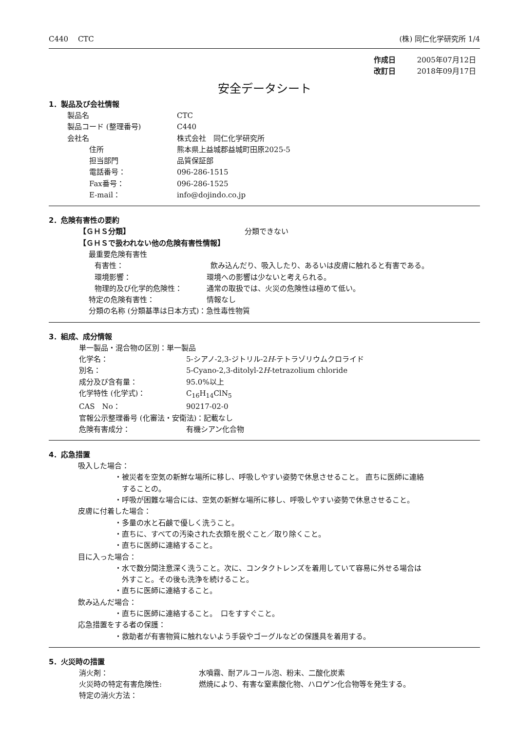C440　 CTC (株) 同仁化学研究所 1/4
作成日 2005年07月12日
改訂日 2018年09月17日
安全データシート
1．製品及び会社情報
製品名 CTC
製品コード (整理番号) C440
会社名 株式会社　同仁化学研究所
住所 熊本県上益城郡益城町田原2025-5
担当部門 品質保証部
電話番号： 096-286-1515
Fax番号： 096-286-1525
E-mail： info@dojindo.co.jp
2．危険有害性の要約
【ＧＨＳ分類】 分類できない
【ＧＨＳで扱われない他の危険有害性情報】
最重要危険有害性
有害性： 飲み込んだり、吸入したり、あるいは皮膚に触れると有害である。
環境影響： 環境への影響は少ないと考えられる。
物理的及び化学的危険性： 通常の取扱では、火災の危険性は極めて低い。
特定の危険有害性： 情報なし
分類の名称 (分類基準は日本方式)：急性毒性物質
3．組成、成分情報
単一製品・混合物の区別：単一製品
化学名： 5-シアノ-2,3-ジトリル-2H-テトラゾリウムクロライド
別名： 5-Cyano-2,3-ditolyl-2H-tetrazolium chloride
成分及び含有量： 95.0%以上
化学特性 (化学式)： C<sub>16</sub>H<sub>14</sub>ClN<sub>5</sub>
CAS　No： 90217-02-0
官報公示整理番号 (化審法・安衛法)：記載なし
危険有害成分： 有機シアン化合物
4．応急措置
吸入した場合：
・被災者を空気の新鮮な場所に移し、呼吸しやすい姿勢で休息させること。 直ちに医師に連絡
　することの。
・呼吸が困難な場合には、空気の新鮮な場所に移し、呼吸しやすい姿勢で休息させること。
皮膚に付着した場合：
・多量の水と石鹸で優しく洗うこと。
・直ちに、すべての汚染された衣類を脱ぐこと／取り除くこと。
・直ちに医師に連絡すること。
目に入った場合：
・水で数分間注意深く洗うこと。次に、コンタクトレンズを着用していて容易に外せる場合は
　外すこと。その後も洗浄を続けること。
・直ちに医師に連絡すること。
飲み込んだ場合：
・直ちに医師に連絡すること。　口をすすぐこと。
応急措置をする者の保護：
・救助者が有害物質に触れないよう手袋やゴーグルなどの保護具を着用する。
5．火災時の措置
消火剤： 水噴霧、耐アルコール泡、粉末、二酸化炭素
火災時の特定有害危険性: 燃焼により、有害な窒素酸化物、ハロゲン化合物等を発生する。
特定の消火方法：